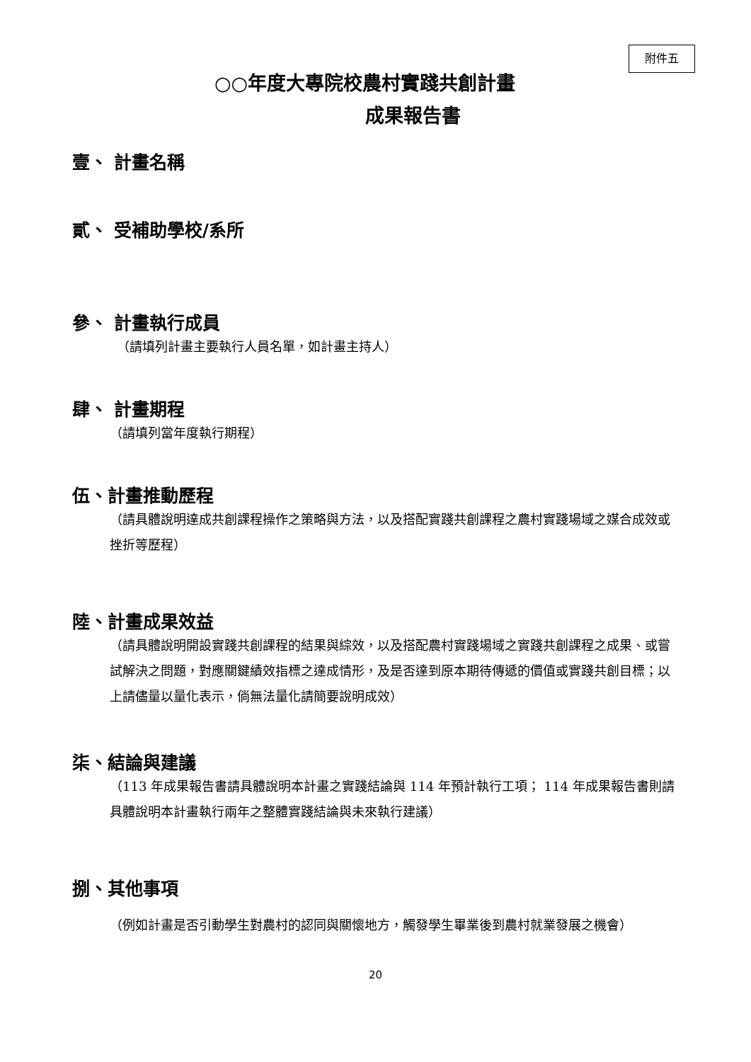附件五
○○年度大專院校農村實踐共創計畫
成果報告書
壹、 計畫名稱
貳、 受補助學校/系所
參、 計畫執行成員
（請填列計畫主要執行人員名單，如計畫主持人）
肆、 計畫期程
（請填列當年度執行期程）
伍、計畫推動歷程
（請具體說明達成共創課程操作之策略與方法，以及搭配實踐共創課程之農村實踐場域之媒合成效或挫折等歷程）
陸、計畫成果效益
（請具體說明開設實踐共創課程的結果與綜效，以及搭配農村實踐場域之實踐共創課程之成果、或嘗試解決之問題，對應關鍵績效指標之達成情形，及是否達到原本期待傳遞的價值或實踐共創目標；以上請儘量以量化表示，倘無法量化請簡要說明成效）
柒、結論與建議
（113 年成果報告書請具體說明本計畫之實踐結論與 114 年預計執行工項； 114 年成果報告書則請具體說明本計畫執行兩年之整體實踐結論與未來執行建議）
捌、其他事項
（例如計畫是否引動學生對農村的認同與關懷地方，觸發學生畢業後到農村就業發展之機會）
20